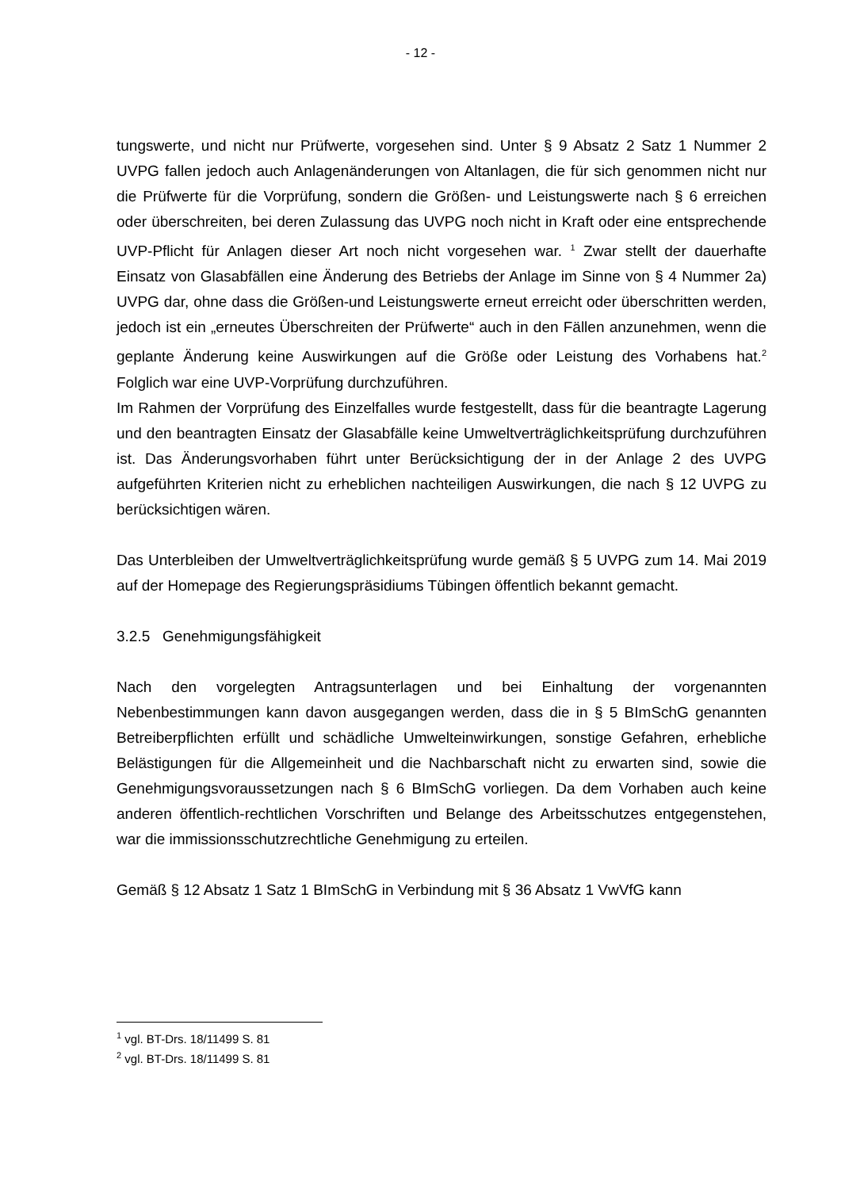- 12 -
tungswerte, und nicht nur Prüfwerte, vorgesehen sind. Unter § 9 Absatz 2 Satz 1 Nummer 2 UVPG fallen jedoch auch Anlagenänderungen von Altanlagen, die für sich genommen nicht nur die Prüfwerte für die Vorprüfung, sondern die Größen- und Leistungswerte nach § 6 erreichen oder überschreiten, bei deren Zulassung das UVPG noch nicht in Kraft oder eine entsprechende UVP-Pflicht für Anlagen dieser Art noch nicht vorgesehen war. <sup>1</sup> Zwar stellt der dauerhafte Einsatz von Glasabfällen eine Änderung des Betriebs der Anlage im Sinne von § 4 Nummer 2a) UVPG dar, ohne dass die Größen-und Leistungswerte erneut erreicht oder überschritten werden, jedoch ist ein „erneutes Überschreiten der Prüfwerte“ auch in den Fällen anzunehmen, wenn die geplante Änderung keine Auswirkungen auf die Größe oder Leistung des Vorhabens hat.<sup>2</sup> Folglich war eine UVP-Vorprüfung durchzuführen.
Im Rahmen der Vorprüfung des Einzelfalles wurde festgestellt, dass für die beantragte Lagerung und den beantragten Einsatz der Glasabfälle keine Umweltverträglichkeitsprüfung durchzuführen ist. Das Änderungsvorhaben führt unter Berücksichtigung der in der Anlage 2 des UVPG aufgeführten Kriterien nicht zu erheblichen nachteiligen Auswirkungen, die nach § 12 UVPG zu berücksichtigen wären.
Das Unterbleiben der Umweltverträglichkeitsprüfung wurde gemäß § 5 UVPG zum 14. Mai 2019 auf der Homepage des Regierungspräsidiums Tübingen öffentlich bekannt gemacht.
3.2.5 Genehmigungsfähigkeit
Nach den vorgelegten Antragsunterlagen und bei Einhaltung der vorgenannten Nebenbestimmungen kann davon ausgegangen werden, dass die in § 5 BImSchG genannten Betreiberpflichten erfüllt und schädliche Umwelteinwirkungen, sonstige Gefahren, erhebliche Belästigungen für die Allgemeinheit und die Nachbarschaft nicht zu erwarten sind, sowie die Genehmigungsvoraussetzungen nach § 6 BImSchG vorliegen. Da dem Vorhaben auch keine anderen öffentlich-rechtlichen Vorschriften und Belange des Arbeitsschutzes entgegenstehen, war die immissionsschutzrechtliche Genehmigung zu erteilen.
Gemäß § 12 Absatz 1 Satz 1 BImSchG in Verbindung mit § 36 Absatz 1 VwVfG kann
<sup>1</sup> vgl. BT-Drs. 18/11499 S. 81
<sup>2</sup> vgl. BT-Drs. 18/11499 S. 81